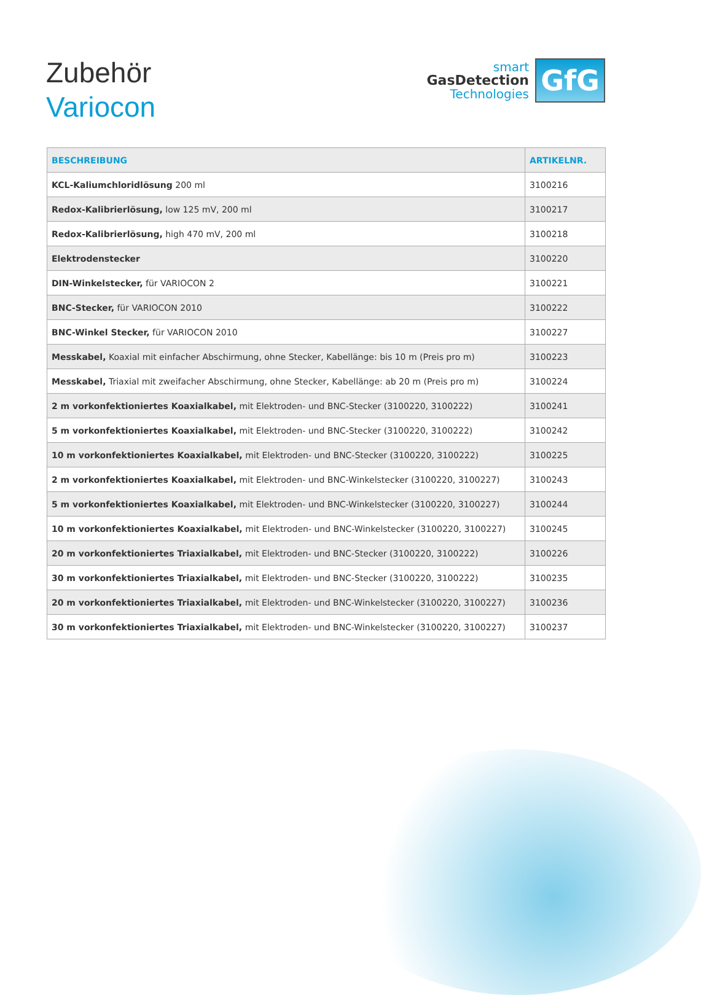Zubehör
Variocon
smart
GasDetection
Technologies
GfG
| BESCHREIBUNG | ARTIKELNR. |
| --- | --- |
| KCL-Kaliumchloridlösung 200 ml | 3100216 |
| Redox-Kalibrierlösung, low 125 mV, 200 ml | 3100217 |
| Redox-Kalibrierlösung, high 470 mV, 200 ml | 3100218 |
| Elektrodenstecker | 3100220 |
| DIN-Winkelstecker, für VARIOCON 2 | 3100221 |
| BNC-Stecker, für VARIOCON 2010 | 3100222 |
| BNC-Winkel Stecker, für VARIOCON 2010 | 3100227 |
| Messkabel, Koaxial mit einfacher Abschirmung, ohne Stecker, Kabellänge: bis 10 m (Preis pro m) | 3100223 |
| Messkabel, Triaxial mit zweifacher Abschirmung, ohne Stecker, Kabellänge: ab 20 m (Preis pro m) | 3100224 |
| 2 m vorkonfektioniertes Koaxialkabel, mit Elektroden- und BNC-Stecker (3100220, 3100222) | 3100241 |
| 5 m vorkonfektioniertes Koaxialkabel, mit Elektroden- und BNC-Stecker (3100220, 3100222) | 3100242 |
| 10 m vorkonfektioniertes Koaxialkabel, mit Elektroden- und BNC-Stecker (3100220, 3100222) | 3100225 |
| 2 m vorkonfektioniertes Koaxialkabel, mit Elektroden- und BNC-Winkelstecker (3100220, 3100227) | 3100243 |
| 5 m vorkonfektioniertes Koaxialkabel, mit Elektroden- und BNC-Winkelstecker (3100220, 3100227) | 3100244 |
| 10 m vorkonfektioniertes Koaxialkabel, mit Elektroden- und BNC-Winkelstecker (3100220, 3100227) | 3100245 |
| 20 m vorkonfektioniertes Triaxialkabel, mit Elektroden- und BNC-Stecker (3100220, 3100222) | 3100226 |
| 30 m vorkonfektioniertes Triaxialkabel, mit Elektroden- und BNC-Stecker (3100220, 3100222) | 3100235 |
| 20 m vorkonfektioniertes Triaxialkabel, mit Elektroden- und BNC-Winkelstecker (3100220, 3100227) | 3100236 |
| 30 m vorkonfektioniertes Triaxialkabel, mit Elektroden- und BNC-Winkelstecker (3100220, 3100227) | 3100237 |